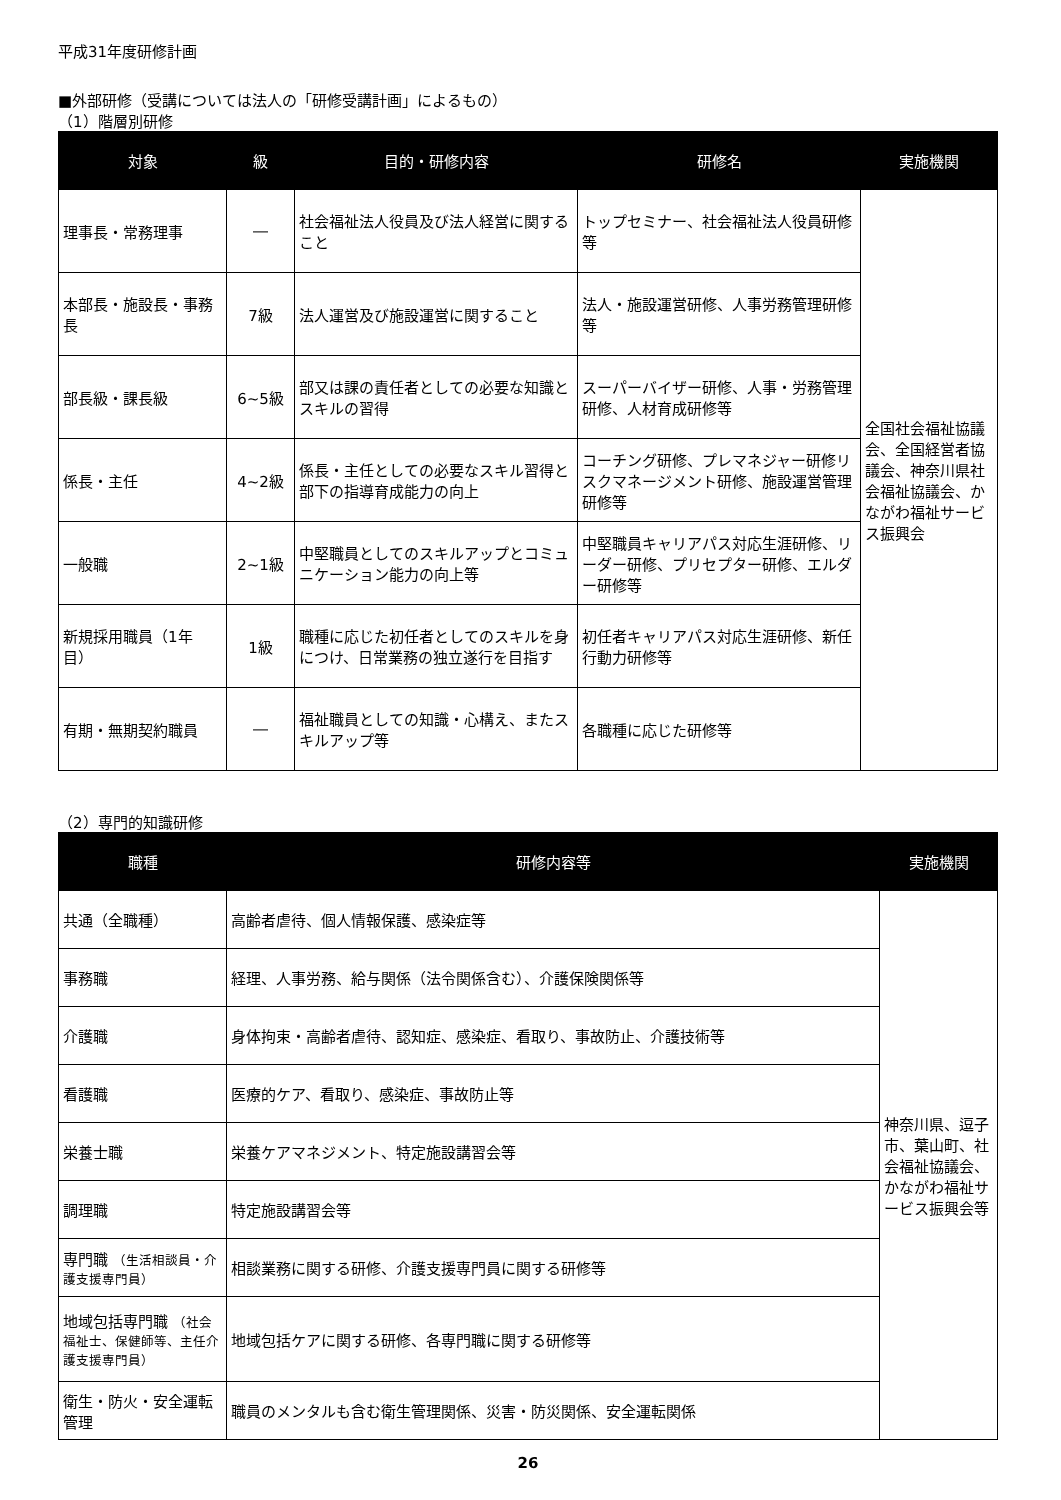平成31年度研修計画
■外部研修（受講については法人の「研修受講計画」によるもの）
（1）階層別研修
| 対象 | 級 | 目的・研修内容 | 研修名 | 実施機関 |
| --- | --- | --- | --- | --- |
| 理事長・常務理事 | ― | 社会福祉法人役員及び法人経営に関すること | トップセミナー、社会福祉法人役員研修等 | 全国社会福祉協議会、全国経営者協議会、神奈川県社会福祉協議会、かながわ福祉サービス振興会 |
| 本部長・施設長・事務長 | 7級 | 法人運営及び施設運営に関すること | 法人・施設運営研修、人事労務管理研修等 | |
| 部長級・課長級 | 6~5級 | 部又は課の責任者としての必要な知識とスキルの習得 | スーパーバイザー研修、人事・労務管理研修、人材育成研修等 | |
| 係長・主任 | 4~2級 | 係長・主任としての必要なスキル習得と部下の指導育成能力の向上 | コーチング研修、プレマネジャー研修リスクマネージメント研修、施設運営管理研修等 | |
| 一般職 | 2~1級 | 中堅職員としてのスキルアップとコミュニケーション能力の向上等 | 中堅職員キャリアパス対応生涯研修、リーダー研修、プリセプター研修、エルダー研修等 | |
| 新規採用職員（1年目） | 1級 | 職種に応じた初任者としてのスキルを身につけ、日常業務の独立遂行を目指す | 初任者キャリアパス対応生涯研修、新任行動力研修等 | |
| 有期・無期契約職員 | ― | 福祉職員としての知識・心構え、またスキルアップ等 | 各職種に応じた研修等 | |
（2）専門的知識研修
| 職種 | 研修内容等 | 実施機関 |
| --- | --- | --- |
| 共通（全職種） | 高齢者虐待、個人情報保護、感染症等 | 神奈川県、逗子市、葉山町、社会福祉協議会、かながわ福祉サービス振興会等 |
| 事務職 | 経理、人事労務、給与関係（法令関係含む）、介護保険関係等 | |
| 介護職 | 身体拘束・高齢者虐待、認知症、感染症、看取り、事故防止、介護技術等 | |
| 看護職 | 医療的ケア、看取り、感染症、事故防止等 | |
| 栄養士職 | 栄養ケアマネジメント、特定施設講習会等 | |
| 調理職 | 特定施設講習会等 | |
| 専門職 （生活相談員・介護支援専門員） | 相談業務に関する研修、介護支援専門員に関する研修等 | |
| 地域包括専門職 （社会福祉士、保健師等、主任介護支援専門員） | 地域包括ケアに関する研修、各専門職に関する研修等 | |
| 衛生・防火・安全運転管理 | 職員のメンタルも含む衛生管理関係、災害・防災関係、安全運転関係 | |
26